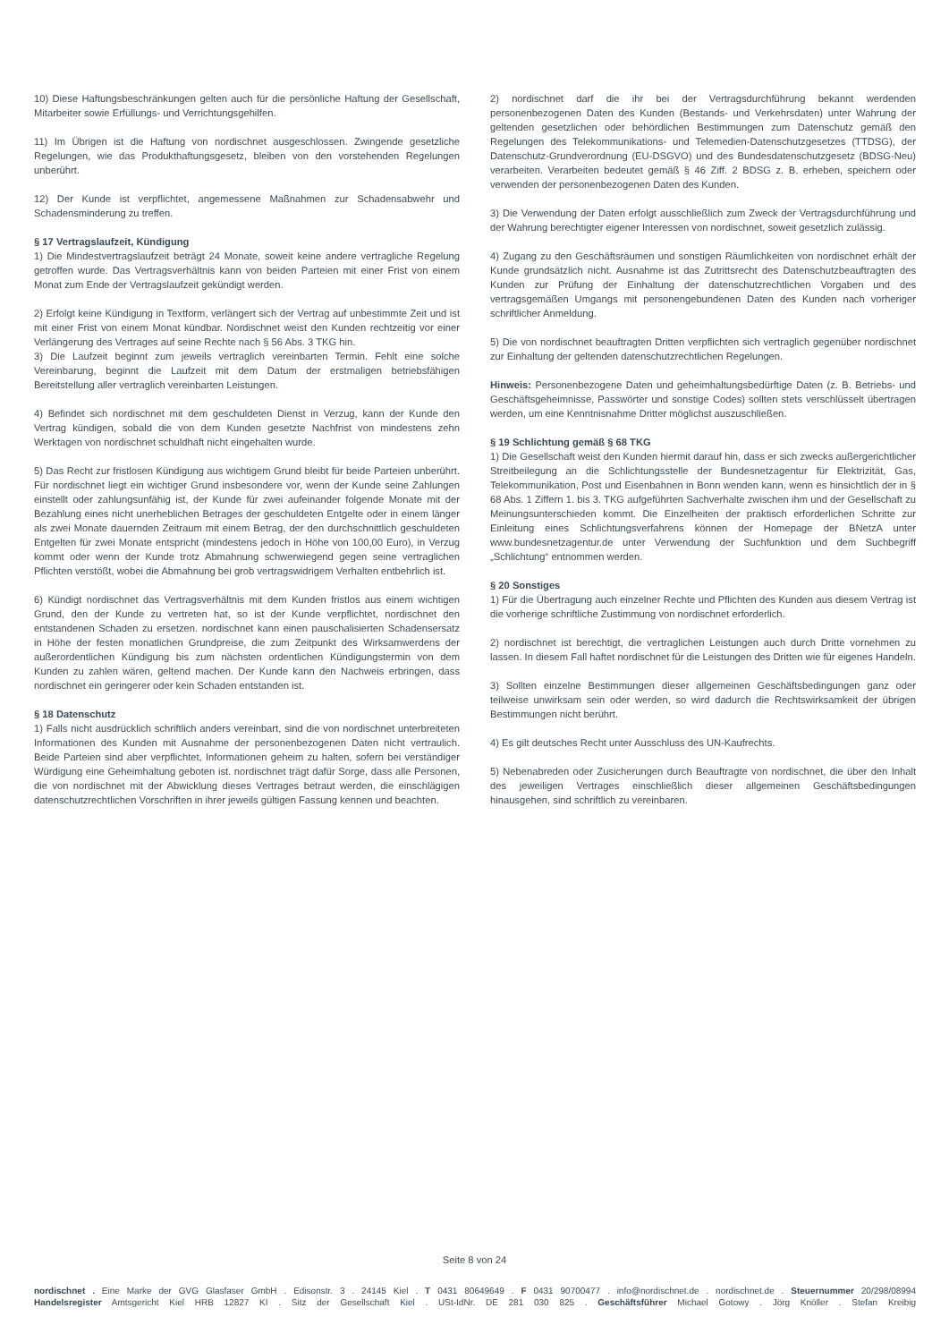10) Diese Haftungsbeschränkungen gelten auch für die persönliche Haftung der Gesellschaft, Mitarbeiter sowie Erfüllungs- und Verrichtungsgehilfen.
11) Im Übrigen ist die Haftung von nordischnet ausgeschlossen. Zwingende gesetzliche Regelungen, wie das Produkthaftungsgesetz, bleiben von den vorstehenden Regelungen unberührt.
12) Der Kunde ist verpflichtet, angemessene Maßnahmen zur Schadensabwehr und Schadensminderung zu treffen.
§ 17 Vertragslaufzeit, Kündigung
1) Die Mindestvertragslaufzeit beträgt 24 Monate, soweit keine andere vertragliche Regelung getroffen wurde. Das Vertragsverhältnis kann von beiden Parteien mit einer Frist von einem Monat zum Ende der Vertragslaufzeit gekündigt werden.
2) Erfolgt keine Kündigung in Textform, verlängert sich der Vertrag auf unbestimmte Zeit und ist mit einer Frist von einem Monat kündbar. Nordischnet weist den Kunden rechtzeitig vor einer Verlängerung des Vertrages auf seine Rechte nach § 56 Abs. 3 TKG hin.
3) Die Laufzeit beginnt zum jeweils vertraglich vereinbarten Termin. Fehlt eine solche Vereinbarung, beginnt die Laufzeit mit dem Datum der erstmaligen betriebsfähigen Bereitstellung aller vertraglich vereinbarten Leistungen.
4) Befindet sich nordischnet mit dem geschuldeten Dienst in Verzug, kann der Kunde den Vertrag kündigen, sobald die von dem Kunden gesetzte Nachfrist von mindestens zehn Werktagen von nordischnet schuldhaft nicht eingehalten wurde.
5) Das Recht zur fristlosen Kündigung aus wichtigem Grund bleibt für beide Parteien unberührt. Für nordischnet liegt ein wichtiger Grund insbesondere vor, wenn der Kunde seine Zahlungen einstellt oder zahlungsunfähig ist, der Kunde für zwei aufeinander folgende Monate mit der Bezahlung eines nicht unerheblichen Betrages der geschuldeten Entgelte oder in einem länger als zwei Monate dauernden Zeitraum mit einem Betrag, der den durchschnittlich geschuldeten Entgelten für zwei Monate entspricht (mindestens jedoch in Höhe von 100,00 Euro), in Verzug kommt oder wenn der Kunde trotz Abmahnung schwerwiegend gegen seine vertraglichen Pflichten verstößt, wobei die Abmahnung bei grob vertragswidrigem Verhalten entbehrlich ist.
6) Kündigt nordischnet das Vertragsverhältnis mit dem Kunden fristlos aus einem wichtigen Grund, den der Kunde zu vertreten hat, so ist der Kunde verpflichtet, nordischnet den entstandenen Schaden zu ersetzen. nordischnet kann einen pauschalisierten Schadensersatz in Höhe der festen monatlichen Grundpreise, die zum Zeitpunkt des Wirksamwerdens der außerordentlichen Kündigung bis zum nächsten ordentlichen Kündigungstermin von dem Kunden zu zahlen wären, geltend machen. Der Kunde kann den Nachweis erbringen, dass nordischnet ein geringerer oder kein Schaden entstanden ist.
§ 18 Datenschutz
1) Falls nicht ausdrücklich schriftlich anders vereinbart, sind die von nordischnet unterbreiteten Informationen des Kunden mit Ausnahme der personenbezogenen Daten nicht vertraulich. Beide Parteien sind aber verpflichtet, Informationen geheim zu halten, sofern bei verständiger Würdigung eine Geheimhaltung geboten ist. nordischnet trägt dafür Sorge, dass alle Personen, die von nordischnet mit der Abwicklung dieses Vertrages betraut werden, die einschlägigen datenschutzrechtlichen Vorschriften in ihrer jeweils gültigen Fassung kennen und beachten.
2) nordischnet darf die ihr bei der Vertragsdurchführung bekannt werdenden personenbezogenen Daten des Kunden (Bestands- und Verkehrsdaten) unter Wahrung der geltenden gesetzlichen oder behördlichen Bestimmungen zum Datenschutz gemäß den Regelungen des Telekommunikations- und Telemedien-Datenschutzgesetzes (TTDSG), der Datenschutz-Grundverordnung (EU-DSGVO) und des Bundesdatenschutzgesetz (BDSG-Neu) verarbeiten. Verarbeiten bedeutet gemäß § 46 Ziff. 2 BDSG z. B. erheben, speichern oder verwenden der personenbezogenen Daten des Kunden.
3) Die Verwendung der Daten erfolgt ausschließlich zum Zweck der Vertragsdurchführung und der Wahrung berechtigter eigener Interessen von nordischnet, soweit gesetzlich zulässig.
4) Zugang zu den Geschäftsräumen und sonstigen Räumlichkeiten von nordischnet erhält der Kunde grundsätzlich nicht. Ausnahme ist das Zutrittsrecht des Datenschutzbeauftragten des Kunden zur Prüfung der Einhaltung der datenschutzrechtlichen Vorgaben und des vertragsgemäßen Umgangs mit personengebundenen Daten des Kunden nach vorheriger schriftlicher Anmeldung.
5) Die von nordischnet beauftragten Dritten verpflichten sich vertraglich gegenüber nordischnet zur Einhaltung der geltenden datenschutzrechtlichen Regelungen.
Hinweis: Personenbezogene Daten und geheimhaltungsbedürftige Daten (z. B. Betriebs- und Geschäftsgeheimnisse, Passwörter und sonstige Codes) sollten stets verschlüsselt übertragen werden, um eine Kenntnisnahme Dritter möglichst auszuschließen.
§ 19 Schlichtung gemäß § 68 TKG
1) Die Gesellschaft weist den Kunden hiermit darauf hin, dass er sich zwecks außergerichtlicher Streitbeilegung an die Schlichtungsstelle der Bundesnetzagentur für Elektrizität, Gas, Telekommunikation, Post und Eisenbahnen in Bonn wenden kann, wenn es hinsichtlich der in § 68 Abs. 1 Ziffern 1. bis 3. TKG aufgeführten Sachverhalte zwischen ihm und der Gesellschaft zu Meinungsunterschieden kommt. Die Einzelheiten der praktisch erforderlichen Schritte zur Einleitung eines Schlichtungsverfahrens können der Homepage der BNetzA unter www.bundesnetzagentur.de unter Verwendung der Suchfunktion und dem Suchbegriff „Schlichtung“ entnommen werden.
§ 20 Sonstiges
1) Für die Übertragung auch einzelner Rechte und Pflichten des Kunden aus diesem Vertrag ist die vorherige schriftliche Zustimmung von nordischnet erforderlich.
2) nordischnet ist berechtigt, die vertraglichen Leistungen auch durch Dritte vornehmen zu lassen. In diesem Fall haftet nordischnet für die Leistungen des Dritten wie für eigenes Handeln.
3) Sollten einzelne Bestimmungen dieser allgemeinen Geschäftsbedingungen ganz oder teilweise unwirksam sein oder werden, so wird dadurch die Rechtswirksamkeit der übrigen Bestimmungen nicht berührt.
4) Es gilt deutsches Recht unter Ausschluss des UN-Kaufrechts.
5) Nebenabreden oder Zusicherungen durch Beauftragte von nordischnet, die über den Inhalt des jeweiligen Vertrages einschließlich dieser allgemeinen Geschäftsbedingungen hinausgehen, sind schriftlich zu vereinbaren.
Seite 8 von 24
nordischnet . Eine Marke der GVG Glasfaser GmbH . Edisonstr. 3 . 24145 Kiel . T 0431 80649649 . F 0431 90700477 . info@nordischnet.de . nordischnet.de . Steuernummer 20/298/08994
Handelsregister Amtsgericht Kiel HRB 12827 KI . Sitz der Gesellschaft Kiel . USt-IdNr. DE 281 030 825 . Geschäftsführer Michael Gotowy . Jörg Knöller . Stefan Kreibig